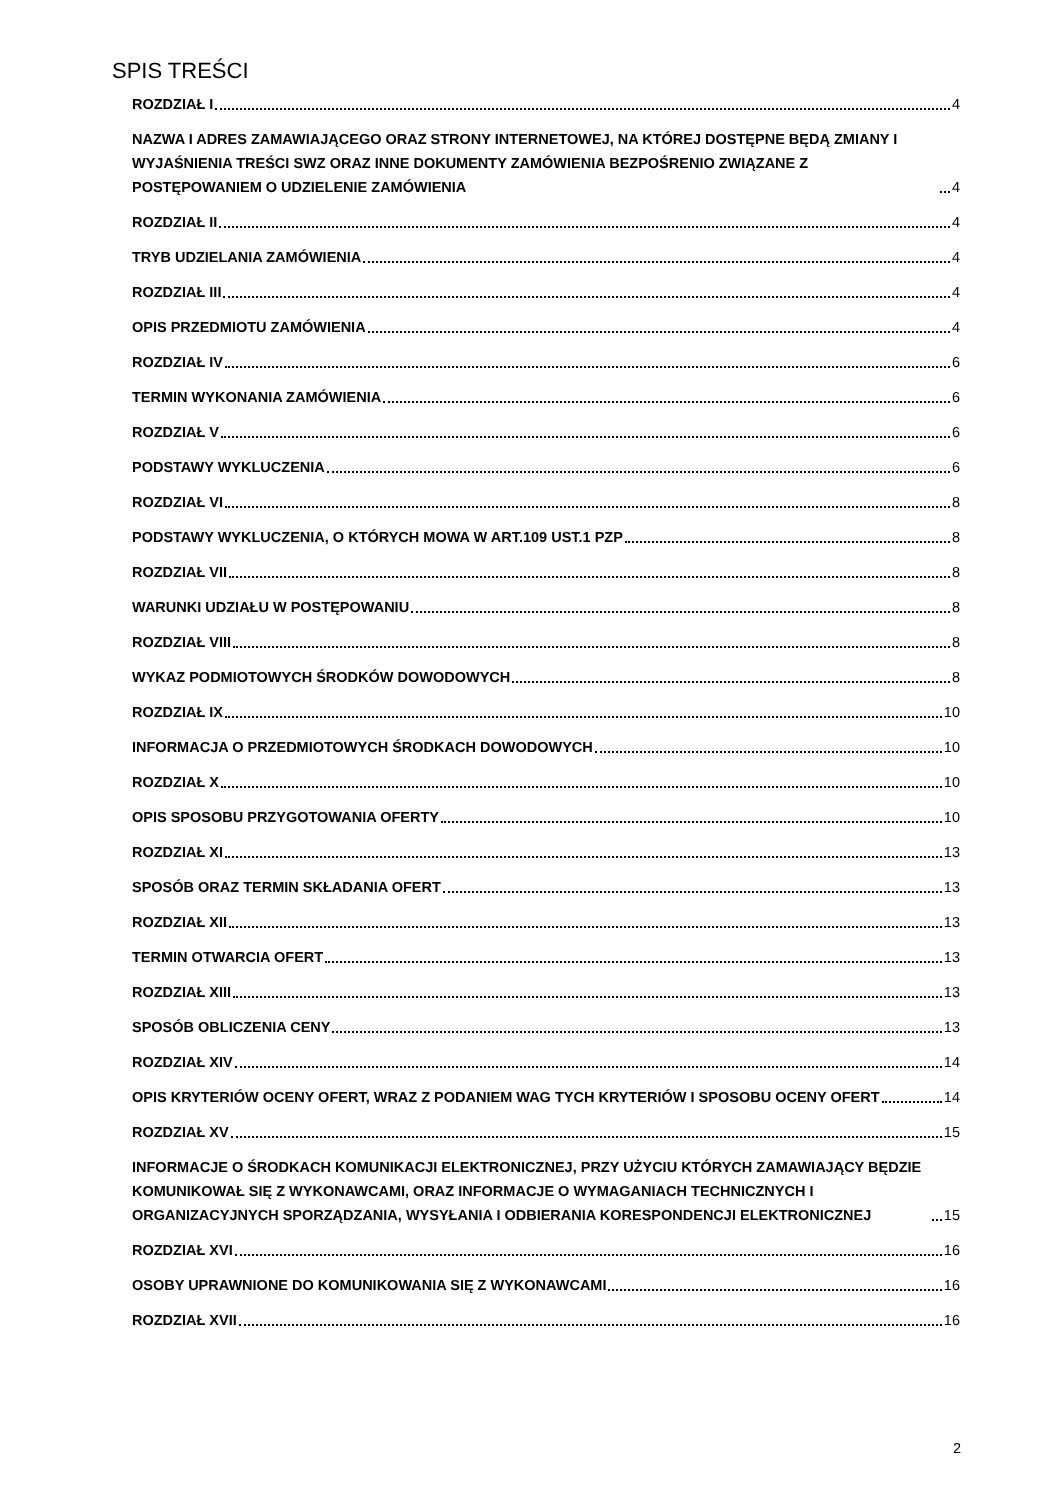SPIS TREŚCI
ROZDZIAŁ I 4
NAZWA I ADRES ZAMAWIAJĄCEGO ORAZ STRONY INTERNETOWEJ, NA KTÓREJ DOSTĘPNE BĘDĄ ZMIANY I WYJAŚNIENIA TREŚCI SWZ ORAZ INNE DOKUMENTY ZAMÓWIENIA BEZPOŚRENIO ZWIĄZANE Z POSTĘPOWANIEM O UDZIELENIE ZAMÓWIENIA 4
ROZDZIAŁ II 4
TRYB UDZIELANIA ZAMÓWIENIA 4
ROZDZIAŁ III 4
OPIS PRZEDMIOTU ZAMÓWIENIA 4
ROZDZIAŁ IV 6
TERMIN WYKONANIA ZAMÓWIENIA 6
ROZDZIAŁ V 6
PODSTAWY WYKLUCZENIA 6
ROZDZIAŁ VI 8
PODSTAWY WYKLUCZENIA, O KTÓRYCH MOWA W ART.109 UST.1 PZP 8
ROZDZIAŁ VII 8
WARUNKI UDZIAŁU W POSTĘPOWANIU 8
ROZDZIAŁ VIII 8
WYKAZ PODMIOTOWYCH ŚRODKÓW DOWODOWYCH 8
ROZDZIAŁ IX 10
INFORMACJA O PRZEDMIOTOWYCH ŚRODKACH DOWODOWYCH 10
ROZDZIAŁ X 10
OPIS SPOSOBU PRZYGOTOWANIA OFERTY 10
ROZDZIAŁ XI 13
SPOSÓB ORAZ TERMIN SKŁADANIA OFERT 13
ROZDZIAŁ XII 13
TERMIN OTWARCIA OFERT 13
ROZDZIAŁ XIII 13
SPOSÓB OBLICZENIA CENY 13
ROZDZIAŁ XIV 14
OPIS KRYTERIÓW OCENY OFERT, WRAZ Z PODANIEM WAG TYCH KRYTERIÓW I SPOSOBU OCENY OFERT 14
ROZDZIAŁ XV 15
INFORMACJE O ŚRODKACH KOMUNIKACJI ELEKTRONICZNEJ, PRZY UŻYCIU KTÓRYCH ZAMAWIAJĄCY BĘDZIE KOMUNIKOWAŁ SIĘ Z WYKONAWCAMI, ORAZ INFORMACJE O WYMAGANIACH TECHNICZNYCH I ORGANIZACYJNYCH SPORZĄDZANIA, WYSYŁANIA I ODBIERANIA KORESPONDENCJI ELEKTRONICZNEJ 15
ROZDZIAŁ XVI 16
OSOBY UPRAWNIONE DO KOMUNIKOWANIA SIĘ Z WYKONAWCAMI 16
ROZDZIAŁ XVII 16
2